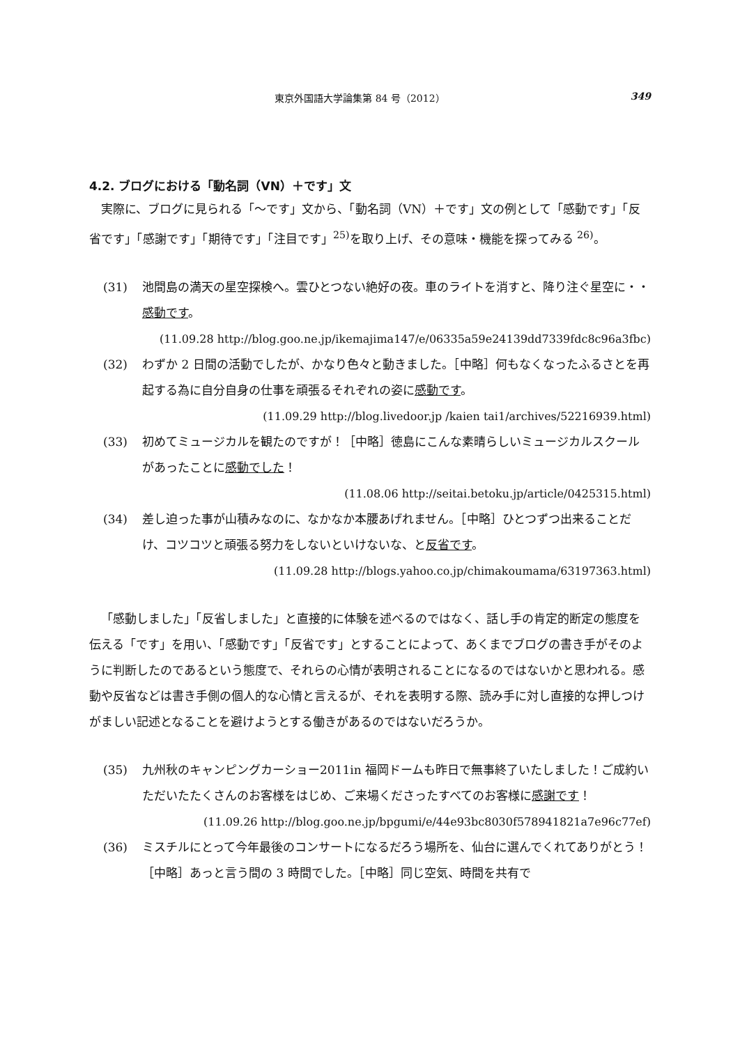東京外国語大学論集第 84 号（2012） 349
4.2. ブログにおける「動名詞（VN）＋です」文
実際に、ブログに見られる「～です」文から、「動名詞（VN）＋です」文の例として「感動です」「反省です」「感謝です」「期待です」「注目です」<sup>25)</sup>を取り上げ、その意味・機能を探ってみる <sup>26)</sup>。
(31) 池間島の満天の星空探検へ。雲ひとつない絶好の夜。車のライトを消すと、降り注ぐ星空に・・感動です。
(11.09.28 http://blog.goo.ne.jp/ikemajima147/e/06335a59e24139dd7339fdc8c96a3fbc)
(32) わずか 2 日間の活動でしたが、かなり色々と動きました。［中略］何もなくなったふるさとを再起する為に自分自身の仕事を頑張るそれぞれの姿に感動です。
(11.09.29 http://blog.livedoor.jp /kaien tai1/archives/52216939.html)
(33) 初めてミュージカルを観たのですが！［中略］徳島にこんな素晴らしいミュージカルスクールがあったことに感動でした！
(11.08.06 http://seitai.betoku.jp/article/0425315.html)
(34) 差し迫った事が山積みなのに、なかなか本腰あげれません。［中略］ひとつずつ出来ることだけ、コツコツと頑張る努力をしないといけないな、と反省です。
(11.09.28 http://blogs.yahoo.co.jp/chimakoumama/63197363.html)
「感動しました」「反省しました」と直接的に体験を述べるのではなく、話し手の肯定的断定の態度を伝える「です」を用い、「感動です」「反省です」とすることによって、あくまでブログの書き手がそのように判断したのであるという態度で、それらの心情が表明されることになるのではないかと思われる。感動や反省などは書き手側の個人的な心情と言えるが、それを表明する際、読み手に対し直接的な押しつけがましい記述となることを避けようとする働きがあるのではないだろうか。
(35) 九州秋のキャンピングカーショー2011in 福岡ドームも昨日で無事終了いたしました！ご成約いただいたたくさんのお客様をはじめ、ご来場くださったすべてのお客様に感謝です！
(11.09.26 http://blog.goo.ne.jp/bpgumi/e/44e93bc8030f578941821a7e96c77ef)
(36) ミスチルにとって今年最後のコンサートになるだろう場所を、仙台に選んでくれてありがとう！［中略］あっと言う間の 3 時間でした。［中略］同じ空気、時間を共有で